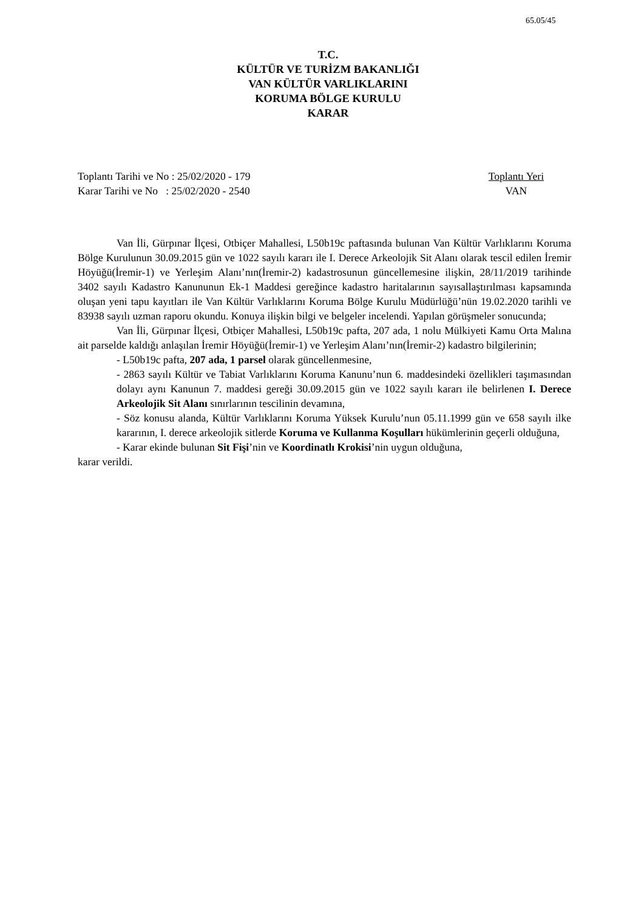65.05/45
T.C.
KÜLTÜR VE TURİZM BAKANLIĞI
VAN KÜLTÜR VARLIKLARINI
KORUMA BÖLGE KURULU
KARAR
Toplantı Tarihi ve No : 25/02/2020 - 179
Karar Tarihi ve No : 25/02/2020 - 2540
Toplantı Yeri
VAN
Van İli, Gürpınar İlçesi, Otbiçer Mahallesi, L50b19c paftasında bulunan Van Kültür Varlıklarını Koruma Bölge Kurulunun 30.09.2015 gün ve 1022 sayılı kararı ile I. Derece Arkeolojik Sit Alanı olarak tescil edilen İremir Höyüğü(İremir-1) ve Yerleşim Alanı’nın(İremir-2) kadastrosunun güncellemesine ilişkin, 28/11/2019 tarihinde 3402 sayılı Kadastro Kanununun Ek-1 Maddesi gereğince kadastro haritalarının sayısallaştırılması kapsamında oluşan yeni tapu kayıtları ile Van Kültür Varlıklarını Koruma Bölge Kurulu Müdürlüğü’nün 19.02.2020 tarihli ve 83938 sayılı uzman raporu okundu. Konuya ilişkin bilgi ve belgeler incelendi. Yapılan görüşmeler sonucunda;
Van İli, Gürpınar İlçesi, Otbiçer Mahallesi, L50b19c pafta, 207 ada, 1 nolu Mülkiyeti Kamu Orta Malına ait parselde kaldığı anlaşılan İremir Höyüğü(İremir-1) ve Yerleşim Alanı’nın(İremir-2) kadastro bilgilerinin;
- L50b19c pafta, 207 ada, 1 parsel olarak güncellenmesine,
- 2863 sayılı Kültür ve Tabiat Varlıklarını Koruma Kanunu’nun 6. maddesindeki özellikleri taşımasından dolayı aynı Kanunun 7. maddesi gereği 30.09.2015 gün ve 1022 sayılı kararı ile belirlenen I. Derece Arkeolojik Sit Alanı sınırlarının tescilinin devamına,
- Söz konusu alanda, Kültür Varlıklarını Koruma Yüksek Kurulu’nun 05.11.1999 gün ve 658 sayılı ilke kararının, I. derece arkeolojik sitlerde Koruma ve Kullanma Koşulları hükümlerinin geçerli olduğuna,
- Karar ekinde bulunan Sit Fişi’nin ve Koordinatlı Krokisi’nin uygun olduğuna,
karar verildi.